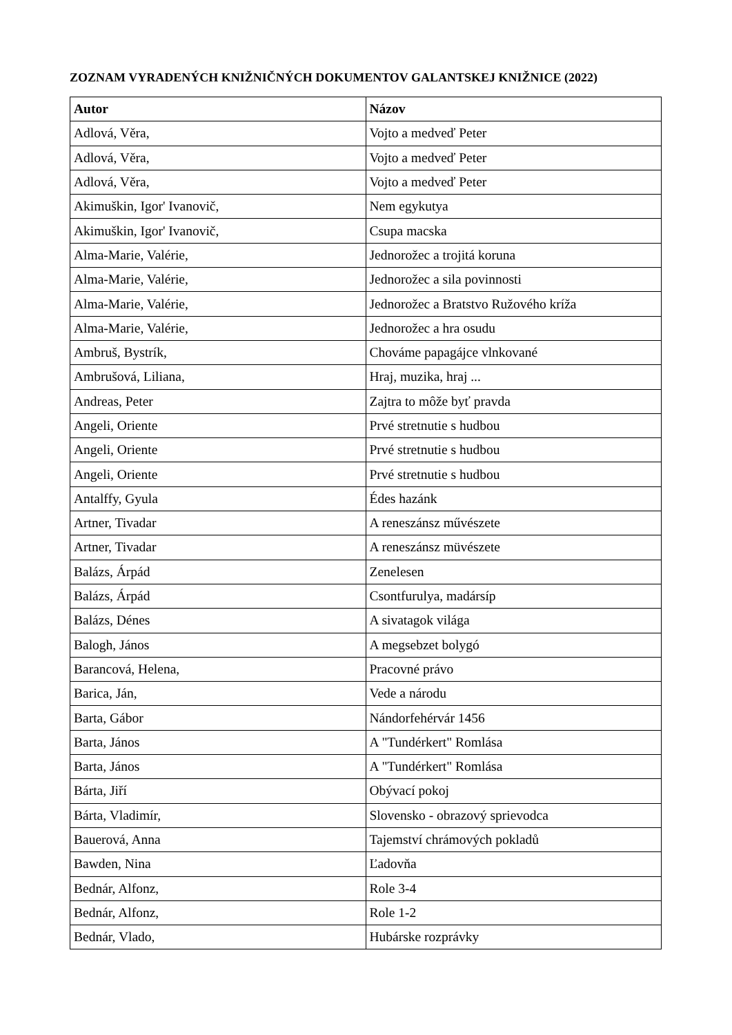ZOZNAM VYRADENÝCH KNIŽNIČNÝCH DOKUMENTOV GALANTSKEJ KNIŽNICE (2022)
| Autor | Názov |
| --- | --- |
| Adlová, Věra, | Vojto a medveď Peter |
| Adlová, Věra, | Vojto a medveď Peter |
| Adlová, Věra, | Vojto a medveď Peter |
| Akimuškin, Igor' Ivanovič, | Nem egykutya |
| Akimuškin, Igor' Ivanovič, | Csupa macska |
| Alma-Marie, Valérie, | Jednorožec a trojitá koruna |
| Alma-Marie, Valérie, | Jednorožec a sila povinnosti |
| Alma-Marie, Valérie, | Jednorožec a Bratstvo Ružového kríža |
| Alma-Marie, Valérie, | Jednorožec a hra osudu |
| Ambruš, Bystrík, | Chováme papagájce vlnkované |
| Ambrušová, Liliana, | Hraj, muzika, hraj ... |
| Andreas, Peter | Zajtra to môže byť pravda |
| Angeli, Oriente | Prvé stretnutie s hudbou |
| Angeli, Oriente | Prvé stretnutie s hudbou |
| Angeli, Oriente | Prvé stretnutie s hudbou |
| Antalffy, Gyula | Édes hazánk |
| Artner, Tivadar | A reneszánsz művészete |
| Artner, Tivadar | A reneszánsz müvészete |
| Balázs, Árpád | Zenelesen |
| Balázs, Árpád | Csontfurulya, madársíp |
| Balázs, Dénes | A sivatagok világa |
| Balogh, János | A megsebzet bolygó |
| Barancová, Helena, | Pracovné právo |
| Barica, Ján, | Vede a národu |
| Barta, Gábor | Nándorfehérvár 1456 |
| Barta, János | A "Tundérkert" Romlása |
| Barta, János | A "Tundérkert" Romlása |
| Bárta, Jiří | Obývací pokoj |
| Bárta, Vladimír, | Slovensko - obrazový sprievodca |
| Bauerová, Anna | Tajemství chrámových pokladů |
| Bawden, Nina | Ľadovňa |
| Bednár, Alfonz, | Role 3-4 |
| Bednár, Alfonz, | Role 1-2 |
| Bednár, Vlado, | Hubárske rozprávky |